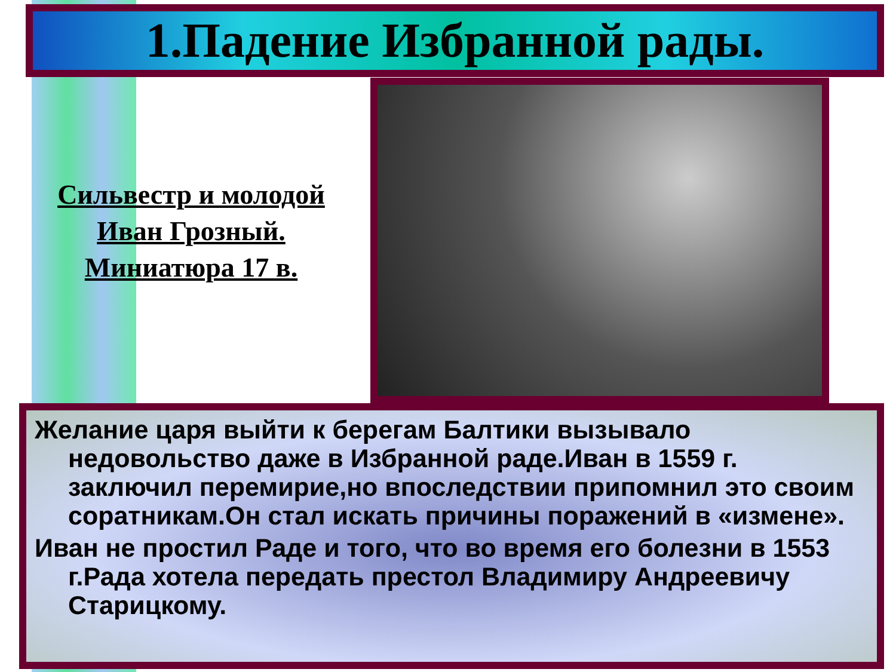1.Падение Избранной рады.
Сильвестр и молодой
Иван Грозный.
Миниатюра 17 в.
Желание царя выйти к берегам Балтики вызывало недовольство даже в Избранной раде.Иван в 1559 г. заключил перемирие,но впоследствии припомнил это своим соратникам.Он стал искать причины поражений в «измене».
Иван не простил Раде и того, что во время его болезни в 1553 г.Рада хотела передать престол Владимиру Андреевичу Старицкому.